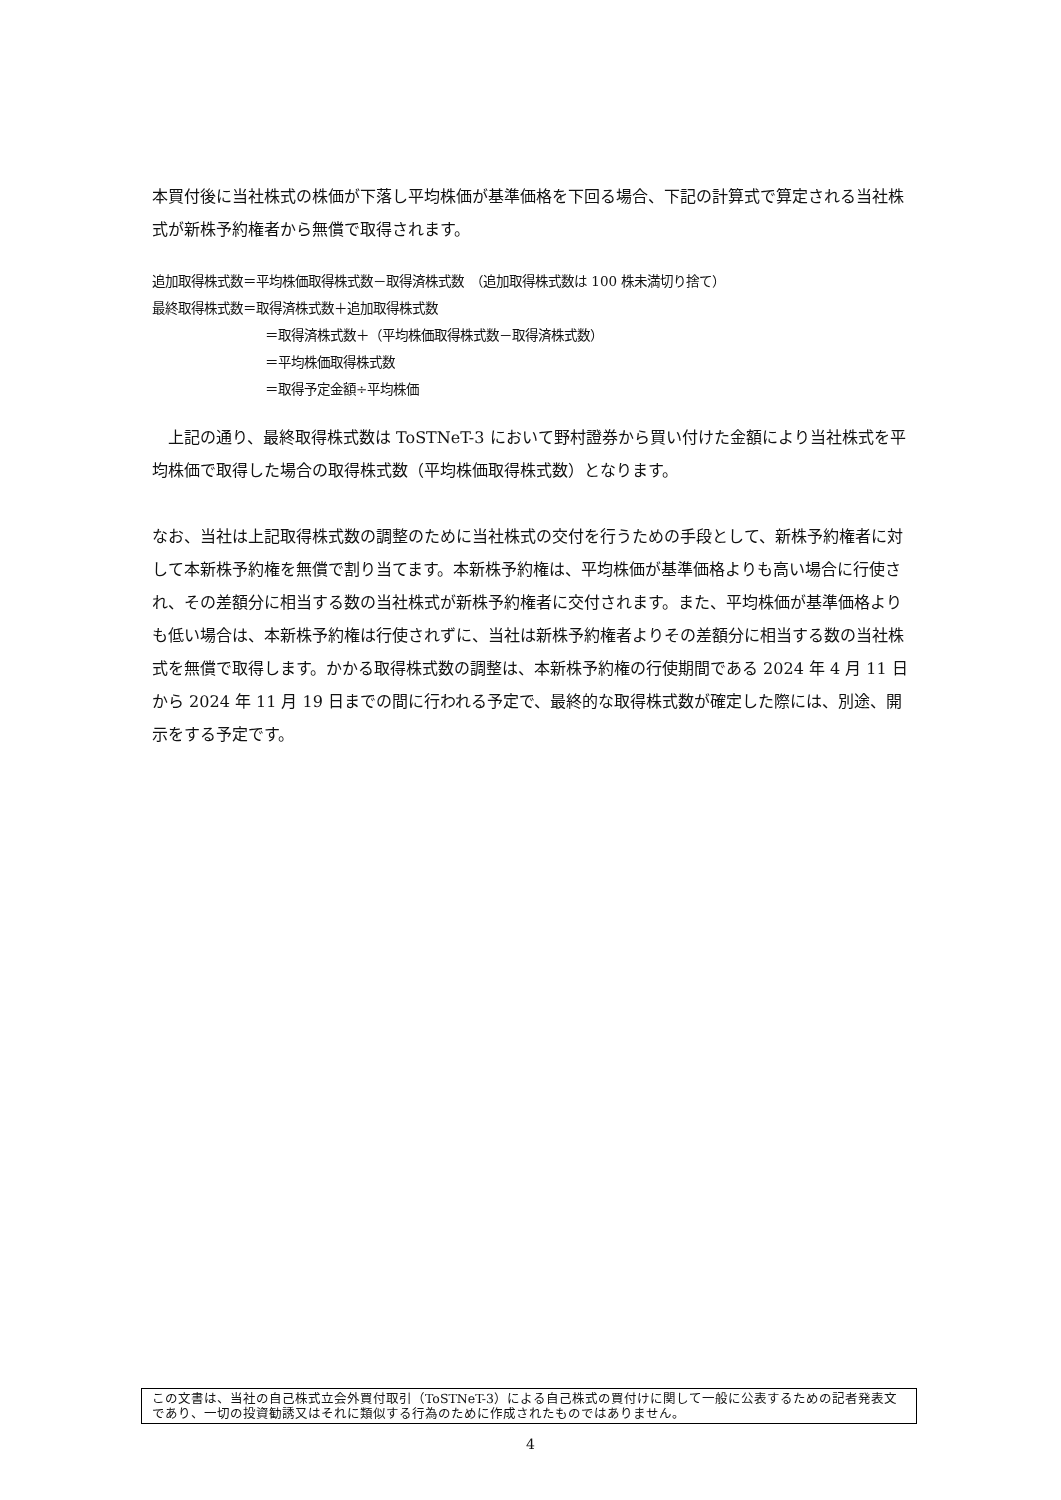本買付後に当社株式の株価が下落し平均株価が基準価格を下回る場合、下記の計算式で算定される当社株式が新株予約権者から無償で取得されます。
追加取得株式数＝平均株価取得株式数－取得済株式数　（追加取得株式数は 100 株未満切り捨て）
最終取得株式数＝取得済株式数＋追加取得株式数
＝取得済株式数＋（平均株価取得株式数－取得済株式数）
＝平均株価取得株式数
＝取得予定金額÷平均株価
　上記の通り、最終取得株式数は ToSTNeT-3 において野村證券から買い付けた金額により当社株式を平均株価で取得した場合の取得株式数（平均株価取得株式数）となります。
なお、当社は上記取得株式数の調整のために当社株式の交付を行うための手段として、新株予約権者に対して本新株予約権を無償で割り当てます。本新株予約権は、平均株価が基準価格よりも高い場合に行使され、その差額分に相当する数の当社株式が新株予約権者に交付されます。また、平均株価が基準価格よりも低い場合は、本新株予約権は行使されずに、当社は新株予約権者よりその差額分に相当する数の当社株式を無償で取得します。かかる取得株式数の調整は、本新株予約権の行使期間である 2024 年 4 月 11 日から 2024 年 11 月 19 日までの間に行われる予定で、最終的な取得株式数が確定した際には、別途、開示をする予定です。
この文書は、当社の自己株式立会外買付取引（ToSTNeT-3）による自己株式の買付けに関して一般に公表するための記者発表文であり、一切の投資勧誘又はそれに類似する行為のために作成されたものではありません。
4